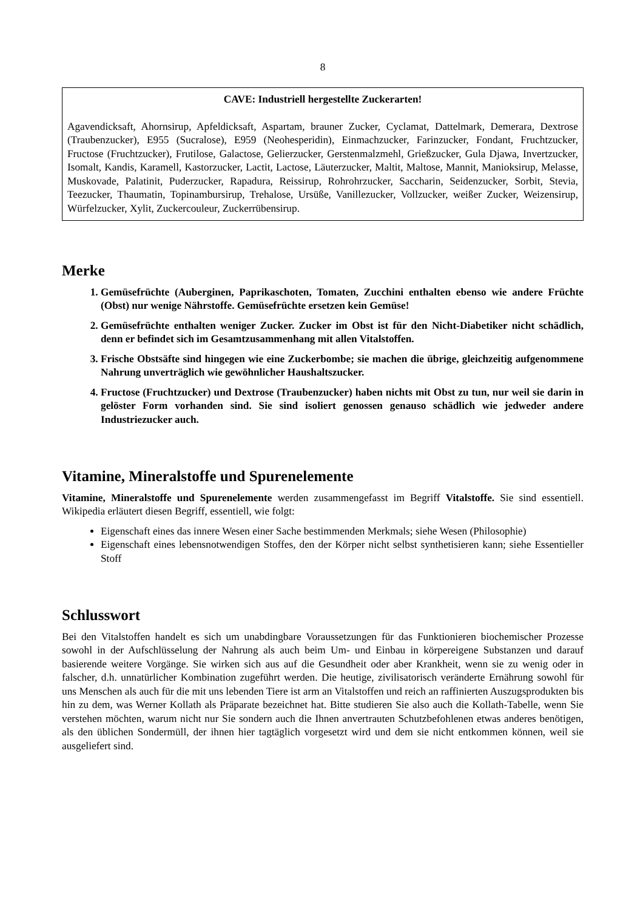8
CAVE: Industriell hergestellte Zuckerarten!
Agavendicksaft, Ahornsirup, Apfeldicksaft, Aspartam, brauner Zucker, Cyclamat, Dattelmark, Demerara, Dextrose (Traubenzucker), E955 (Sucralose), E959 (Neohesperidin), Einmachzucker, Farinzucker, Fondant, Fruchtzucker, Fructose (Fruchtzucker), Frutilose, Galactose, Gelierzucker, Gerstenmalzmehl, Grießzucker, Gula Djawa, Invertzucker, Isomalt, Kandis, Karamell, Kastorzucker, Lactit, Lactose, Läuterzucker, Maltit, Maltose, Mannit, Manioksirup, Melasse, Muskovade, Palatinit, Puderzucker, Rapadura, Reissirup, Rohrohrzucker, Saccharin, Seidenzucker, Sorbit, Stevia, Teezucker, Thaumatin, Topinambursirup, Trehalose, Ursüße, Vanillezucker, Vollzucker, weißer Zucker, Weizensirup, Würfelzucker, Xylit, Zuckercouleur, Zuckerrübensirup.
Merke
1. Gemüsefrüchte (Auberginen, Paprikaschoten, Tomaten, Zucchini enthalten ebenso wie andere Früchte (Obst) nur wenige Nährstoffe. Gemüsefrüchte ersetzen kein Gemüse!
2. Gemüsefrüchte enthalten weniger Zucker. Zucker im Obst ist für den Nicht-Diabetiker nicht schädlich, denn er befindet sich im Gesamtzusammenhang mit allen Vitalstoffen.
3. Frische Obstsäfte sind hingegen wie eine Zuckerbombe; sie machen die übrige, gleichzeitig aufgenommene Nahrung unverträglich wie gewöhnlicher Haushaltszucker.
4. Fructose (Fruchtzucker) und Dextrose (Traubenzucker) haben nichts mit Obst zu tun, nur weil sie darin in gelöster Form vorhanden sind. Sie sind isoliert genossen genauso schädlich wie jedweder andere Industriezucker auch.
Vitamine, Mineralstoffe und Spurenelemente
Vitamine, Mineralstoffe und Spurenelemente werden zusammengefasst im Begriff Vitalstoffe. Sie sind essentiell. Wikipedia erläutert diesen Begriff, essentiell, wie folgt:
Eigenschaft eines das innere Wesen einer Sache bestimmenden Merkmals; siehe Wesen (Philosophie)
Eigenschaft eines lebensnotwendigen Stoffes, den der Körper nicht selbst synthetisieren kann; siehe Essentieller Stoff
Schlusswort
Bei den Vitalstoffen handelt es sich um unabdingbare Voraussetzungen für das Funktionieren biochemischer Prozesse sowohl in der Aufschlüsselung der Nahrung als auch beim Um- und Einbau in körpereigene Substanzen und darauf basierende weitere Vorgänge. Sie wirken sich aus auf die Gesundheit oder aber Krankheit, wenn sie zu wenig oder in falscher, d.h. unnatürlicher Kombination zugeführt werden. Die heutige, zivilisatorisch veränderte Ernährung sowohl für uns Menschen als auch für die mit uns lebenden Tiere ist arm an Vitalstoffen und reich an raffinierten Auszugsprodukten bis hin zu dem, was Werner Kollath als Präparate bezeichnet hat. Bitte studieren Sie also auch die Kollath-Tabelle, wenn Sie verstehen möchten, warum nicht nur Sie sondern auch die Ihnen anvertrauten Schutzbefohlenen etwas anderes benötigen, als den üblichen Sondermüll, der ihnen hier tagtäglich vorgesetzt wird und dem sie nicht entkommen können, weil sie ausgeliefert sind.